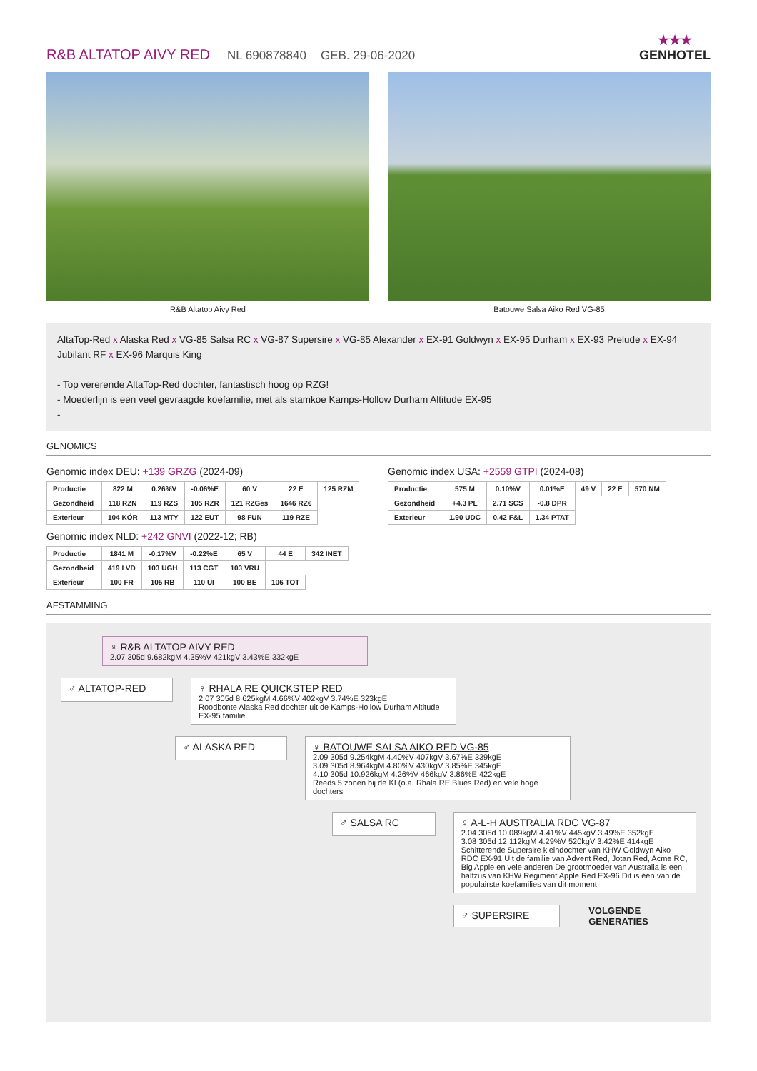R&B ALTATOP AIVY RED NL 690878840 GEB. 29-06-2020 ★★★
GENHOTEL
R&B Altatop Aivy Red Batouwe Salsa Aiko Red VG-85
AltaTop-Red x Alaska Red x VG-85 Salsa RC x VG-87 Supersire x VG-85 Alexander x EX-91 Goldwyn x EX-95 Durham x EX-93 Prelude x EX-94 Jubilant RF x EX-96 Marquis King
- Top vererende AltaTop-Red dochter, fantastisch hoog op RZG!
- Moederlijn is een veel gevraagde koefamilie, met als stamkoe Kamps-Hollow Durham Altitude EX-95
-
GENOMICS
Genomic index DEU: +139 GRZG (2024-09)
| Productie | 822 M | 0.26%V | -0.06%E | 60 V | 22 E | 125 RZM |
| Gezondheid | 118 RZN | 119 RZS | 105 RZR | 121 RZGes | 1646 RZ€ | |
| Exterieur | 104 KÖR | 113 MTY | 122 EUT | 98 FUN | 119 RZE | |
Genomic index NLD: +242 GNVI (2022-12; RB)
| Productie | 1841 M | -0.17%V | -0.22%E | 65 V | 44 E | 342 INET |
| Gezondheid | 419 LVD | 103 UGH | 113 CGT | 103 VRU | | |
| Exterieur | 100 FR | 105 RB | 110 UI | 100 BE | 106 TOT | |
Genomic index USA: +2559 GTPI (2024-08)
| Productie | 575 M | 0.10%V | 0.01%E | 49 V | 22 E | 570 NM |
| Gezondheid | +4.3 PL | 2.71 SCS | -0.8 DPR | | | |
| Exterieur | 1.90 UDC | 0.42 F&L | 1.34 PTAT | | | |
AFSTAMMING
♀ R&B ALTATOP AIVY RED
2.07 305d 9.682kgM 4.35%V 421kgV 3.43%E 332kgE
♂ ALTATOP-RED
♀ RHALA RE QUICKSTEP RED
2.07 305d 8.625kgM 4.66%V 402kgV 3.74%E 323kgE
Roodbonte Alaska Red dochter uit de Kamps-Hollow Durham Altitude EX-95 familie
♂ ALASKA RED
♀ BATOUWE SALSA AIKO RED VG-85
2.09 305d 9.254kgM 4.40%V 407kgV 3.67%E 339kgE
3.09 305d 8.964kgM 4.80%V 430kgV 3.85%E 345kgE
4.10 305d 10.926kgM 4.26%V 466kgV 3.86%E 422kgE
Reeds 5 zonen bij de KI (o.a. Rhala RE Blues Red) en vele hoge dochters
♂ SALSA RC
♀ A-L-H AUSTRALIA RDC VG-87
2.04 305d 10.089kgM 4.41%V 445kgV 3.49%E 352kgE
3.08 305d 12.112kgM 4.29%V 520kgV 3.42%E 414kgE
Schitterende Supersire kleindochter van KHW Goldwyn Aiko RDC EX-91 Uit de familie van Advent Red, Jotan Red, Acme RC, Big Apple en vele anderen De grootmoeder van Australia is een halfzus van KHW Regiment Apple Red EX-96 Dit is één van de populairste koefamilies van dit moment
♂ SUPERSIRE
VOLGENDE GENERATIES